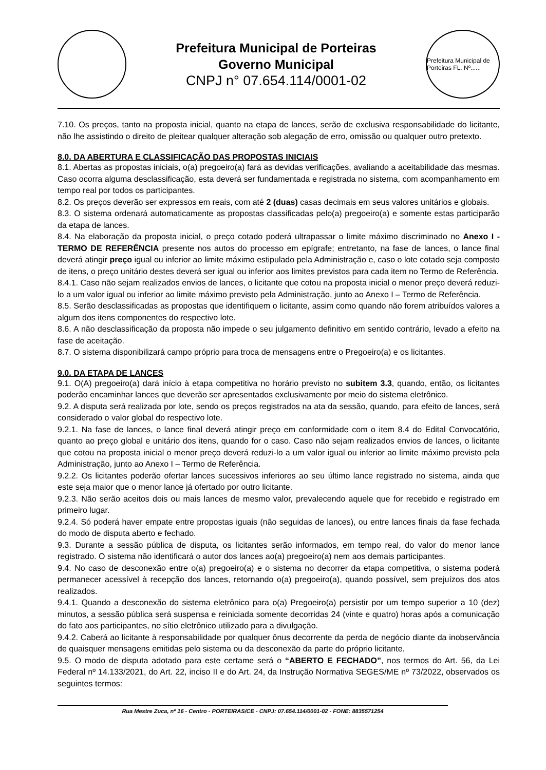Prefeitura Municipal de Porteiras
Governo Municipal
CNPJ n° 07.654.114/0001-02
Prefeitura Municipal de Porteiras FL. Nº......
7.10. Os preços, tanto na proposta inicial, quanto na etapa de lances, serão de exclusiva responsabilidade do licitante, não lhe assistindo o direito de pleitear qualquer alteração sob alegação de erro, omissão ou qualquer outro pretexto.
8.0. DA ABERTURA E CLASSIFICAÇÃO DAS PROPOSTAS INICIAIS
8.1. Abertas as propostas iniciais, o(a) pregoeiro(a) fará as devidas verificações, avaliando a aceitabilidade das mesmas. Caso ocorra alguma desclassificação, esta deverá ser fundamentada e registrada no sistema, com acompanhamento em tempo real por todos os participantes.
8.2. Os preços deverão ser expressos em reais, com até 2 (duas) casas decimais em seus valores unitários e globais.
8.3. O sistema ordenará automaticamente as propostas classificadas pelo(a) pregoeiro(a) e somente estas participarão da etapa de lances.
8.4. Na elaboração da proposta inicial, o preço cotado poderá ultrapassar o limite máximo discriminado no Anexo I - TERMO DE REFERÊNCIA presente nos autos do processo em epígrafe; entretanto, na fase de lances, o lance final deverá atingir preço igual ou inferior ao limite máximo estipulado pela Administração e, caso o lote cotado seja composto de itens, o preço unitário destes deverá ser igual ou inferior aos limites previstos para cada item no Termo de Referência.
8.4.1. Caso não sejam realizados envios de lances, o licitante que cotou na proposta inicial o menor preço deverá reduzi-lo a um valor igual ou inferior ao limite máximo previsto pela Administração, junto ao Anexo I – Termo de Referência.
8.5. Serão desclassificadas as propostas que identifiquem o licitante, assim como quando não forem atribuídos valores a algum dos itens componentes do respectivo lote.
8.6. A não desclassificação da proposta não impede o seu julgamento definitivo em sentido contrário, levado a efeito na fase de aceitação.
8.7. O sistema disponibilizará campo próprio para troca de mensagens entre o Pregoeiro(a) e os licitantes.
9.0. DA ETAPA DE LANCES
9.1. O(A) pregoeiro(a) dará início à etapa competitiva no horário previsto no subitem 3.3, quando, então, os licitantes poderão encaminhar lances que deverão ser apresentados exclusivamente por meio do sistema eletrônico.
9.2. A disputa será realizada por lote, sendo os preços registrados na ata da sessão, quando, para efeito de lances, será considerado o valor global do respectivo lote.
9.2.1. Na fase de lances, o lance final deverá atingir preço em conformidade com o item 8.4 do Edital Convocatório, quanto ao preço global e unitário dos itens, quando for o caso. Caso não sejam realizados envios de lances, o licitante que cotou na proposta inicial o menor preço deverá reduzi-lo a um valor igual ou inferior ao limite máximo previsto pela Administração, junto ao Anexo I – Termo de Referência.
9.2.2. Os licitantes poderão ofertar lances sucessivos inferiores ao seu último lance registrado no sistema, ainda que este seja maior que o menor lance já ofertado por outro licitante.
9.2.3. Não serão aceitos dois ou mais lances de mesmo valor, prevalecendo aquele que for recebido e registrado em primeiro lugar.
9.2.4. Só poderá haver empate entre propostas iguais (não seguidas de lances), ou entre lances finais da fase fechada do modo de disputa aberto e fechado.
9.3. Durante a sessão pública de disputa, os licitantes serão informados, em tempo real, do valor do menor lance registrado. O sistema não identificará o autor dos lances ao(a) pregoeiro(a) nem aos demais participantes.
9.4. No caso de desconexão entre o(a) pregoeiro(a) e o sistema no decorrer da etapa competitiva, o sistema poderá permanecer acessível à recepção dos lances, retornando o(a) pregoeiro(a), quando possível, sem prejuízos dos atos realizados.
9.4.1. Quando a desconexão do sistema eletrônico para o(a) Pregoeiro(a) persistir por um tempo superior a 10 (dez) minutos, a sessão pública será suspensa e reiniciada somente decorridas 24 (vinte e quatro) horas após a comunicação do fato aos participantes, no sítio eletrônico utilizado para a divulgação.
9.4.2. Caberá ao licitante à responsabilidade por qualquer ônus decorrente da perda de negócio diante da inobservância de quaisquer mensagens emitidas pelo sistema ou da desconexão da parte do próprio licitante.
9.5. O modo de disputa adotado para este certame será o “ABERTO E FECHADO”, nos termos do Art. 56, da Lei Federal nº 14.133/2021, do Art. 22, inciso II e do Art. 24, da Instrução Normativa SEGES/ME nº 73/2022, observados os seguintes termos:
Rua Mestre Zuca, nº 16 - Centro - PORTEIRAS/CE - CNPJ: 07.654.114/0001-02 - FONE: 8835571254